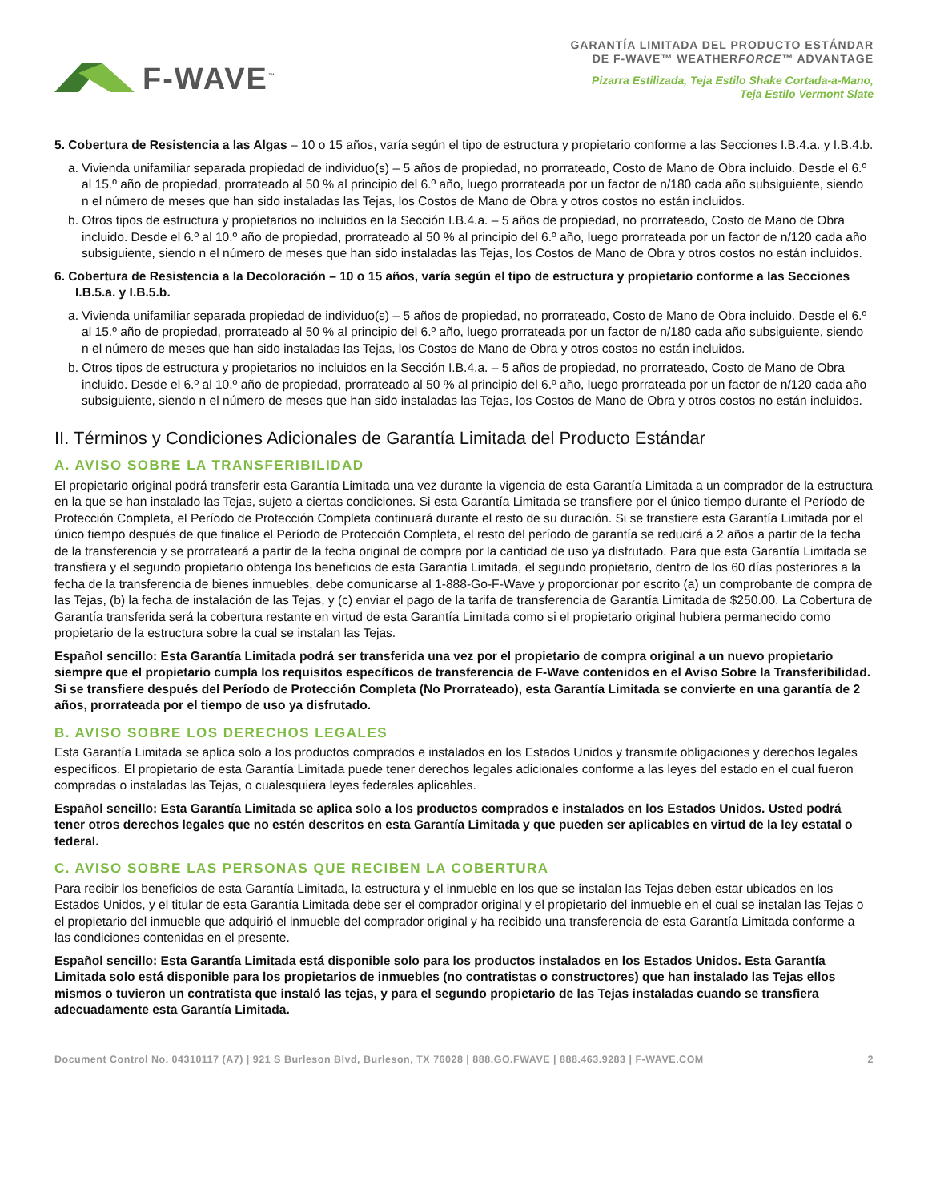F-WAVE<sup>™</sup>
GARANTÍA LIMITADA DEL PRODUCTO ESTÁNDAR
DE F-WAVE™ WEATHERFORCE™ ADVANTAGE
Pizarra Estilizada, Teja Estilo Shake Cortada-a-Mano,
Teja Estilo Vermont Slate
5. Cobertura de Resistencia a las Algas – 10 o 15 años, varía según el tipo de estructura y propietario conforme a las Secciones I.B.4.a. y I.B.4.b.
a. Vivienda unifamiliar separada propiedad de individuo(s) – 5 años de propiedad, no prorrateado, Costo de Mano de Obra incluido. Desde el 6.º al 15.º año de propiedad, prorrateado al 50 % al principio del 6.º año, luego prorrateada por un factor de n/180 cada año subsiguiente, siendo n el número de meses que han sido instaladas las Tejas, los Costos de Mano de Obra y otros costos no están incluidos.
b. Otros tipos de estructura y propietarios no incluidos en la Sección I.B.4.a. – 5 años de propiedad, no prorrateado, Costo de Mano de Obra incluido. Desde el 6.º al 10.º año de propiedad, prorrateado al 50 % al principio del 6.º año, luego prorrateada por un factor de n/120 cada año subsiguiente, siendo n el número de meses que han sido instaladas las Tejas, los Costos de Mano de Obra y otros costos no están incluidos.
6. Cobertura de Resistencia a la Decoloración – 10 o 15 años, varía según el tipo de estructura y propietario conforme a las Secciones I.B.5.a. y I.B.5.b.
a. Vivienda unifamiliar separada propiedad de individuo(s) – 5 años de propiedad, no prorrateado, Costo de Mano de Obra incluido. Desde el 6.º al 15.º año de propiedad, prorrateado al 50 % al principio del 6.º año, luego prorrateada por un factor de n/180 cada año subsiguiente, siendo n el número de meses que han sido instaladas las Tejas, los Costos de Mano de Obra y otros costos no están incluidos.
b. Otros tipos de estructura y propietarios no incluidos en la Sección I.B.4.a. – 5 años de propiedad, no prorrateado, Costo de Mano de Obra incluido. Desde el 6.º al 10.º año de propiedad, prorrateado al 50 % al principio del 6.º año, luego prorrateada por un factor de n/120 cada año subsiguiente, siendo n el número de meses que han sido instaladas las Tejas, los Costos de Mano de Obra y otros costos no están incluidos.
II. Términos y Condiciones Adicionales de Garantía Limitada del Producto Estándar
A. AVISO SOBRE LA TRANSFERIBILIDAD
El propietario original podrá transferir esta Garantía Limitada una vez durante la vigencia de esta Garantía Limitada a un comprador de la estructura en la que se han instalado las Tejas, sujeto a ciertas condiciones. Si esta Garantía Limitada se transfiere por el único tiempo durante el Período de Protección Completa, el Período de Protección Completa continuará durante el resto de su duración. Si se transfiere esta Garantía Limitada por el único tiempo después de que finalice el Período de Protección Completa, el resto del período de garantía se reducirá a 2 años a partir de la fecha de la transferencia y se prorrateará a partir de la fecha original de compra por la cantidad de uso ya disfrutado. Para que esta Garantía Limitada se transfiera y el segundo propietario obtenga los beneficios de esta Garantía Limitada, el segundo propietario, dentro de los 60 días posteriores a la fecha de la transferencia de bienes inmuebles, debe comunicarse al 1-888-Go-F-Wave y proporcionar por escrito (a) un comprobante de compra de las Tejas, (b) la fecha de instalación de las Tejas, y (c) enviar el pago de la tarifa de transferencia de Garantía Limitada de $250.00. La Cobertura de Garantía transferida será la cobertura restante en virtud de esta Garantía Limitada como si el propietario original hubiera permanecido como propietario de la estructura sobre la cual se instalan las Tejas.
Español sencillo: Esta Garantía Limitada podrá ser transferida una vez por el propietario de compra original a un nuevo propietario siempre que el propietario cumpla los requisitos específicos de transferencia de F-Wave contenidos en el Aviso Sobre la Transferibilidad. Si se transfiere después del Período de Protección Completa (No Prorrateado), esta Garantía Limitada se convierte en una garantía de 2 años, prorrateada por el tiempo de uso ya disfrutado.
B. AVISO SOBRE LOS DERECHOS LEGALES
Esta Garantía Limitada se aplica solo a los productos comprados e instalados en los Estados Unidos y transmite obligaciones y derechos legales específicos. El propietario de esta Garantía Limitada puede tener derechos legales adicionales conforme a las leyes del estado en el cual fueron compradas o instaladas las Tejas, o cualesquiera leyes federales aplicables.
Español sencillo: Esta Garantía Limitada se aplica solo a los productos comprados e instalados en los Estados Unidos. Usted podrá tener otros derechos legales que no estén descritos en esta Garantía Limitada y que pueden ser aplicables en virtud de la ley estatal o federal.
C. AVISO SOBRE LAS PERSONAS QUE RECIBEN LA COBERTURA
Para recibir los beneficios de esta Garantía Limitada, la estructura y el inmueble en los que se instalan las Tejas deben estar ubicados en los Estados Unidos, y el titular de esta Garantía Limitada debe ser el comprador original y el propietario del inmueble en el cual se instalan las Tejas o el propietario del inmueble que adquirió el inmueble del comprador original y ha recibido una transferencia de esta Garantía Limitada conforme a las condiciones contenidas en el presente.
Español sencillo: Esta Garantía Limitada está disponible solo para los productos instalados en los Estados Unidos. Esta Garantía Limitada solo está disponible para los propietarios de inmuebles (no contratistas o constructores) que han instalado las Tejas ellos mismos o tuvieron un contratista que instaló las tejas, y para el segundo propietario de las Tejas instaladas cuando se transfiera adecuadamente esta Garantía Limitada.
Document Control No. 04310117 (A7) | 921 S Burleson Blvd, Burleson, TX 76028 | 888.GO.FWAVE | 888.463.9283 | F-WAVE.COM 2